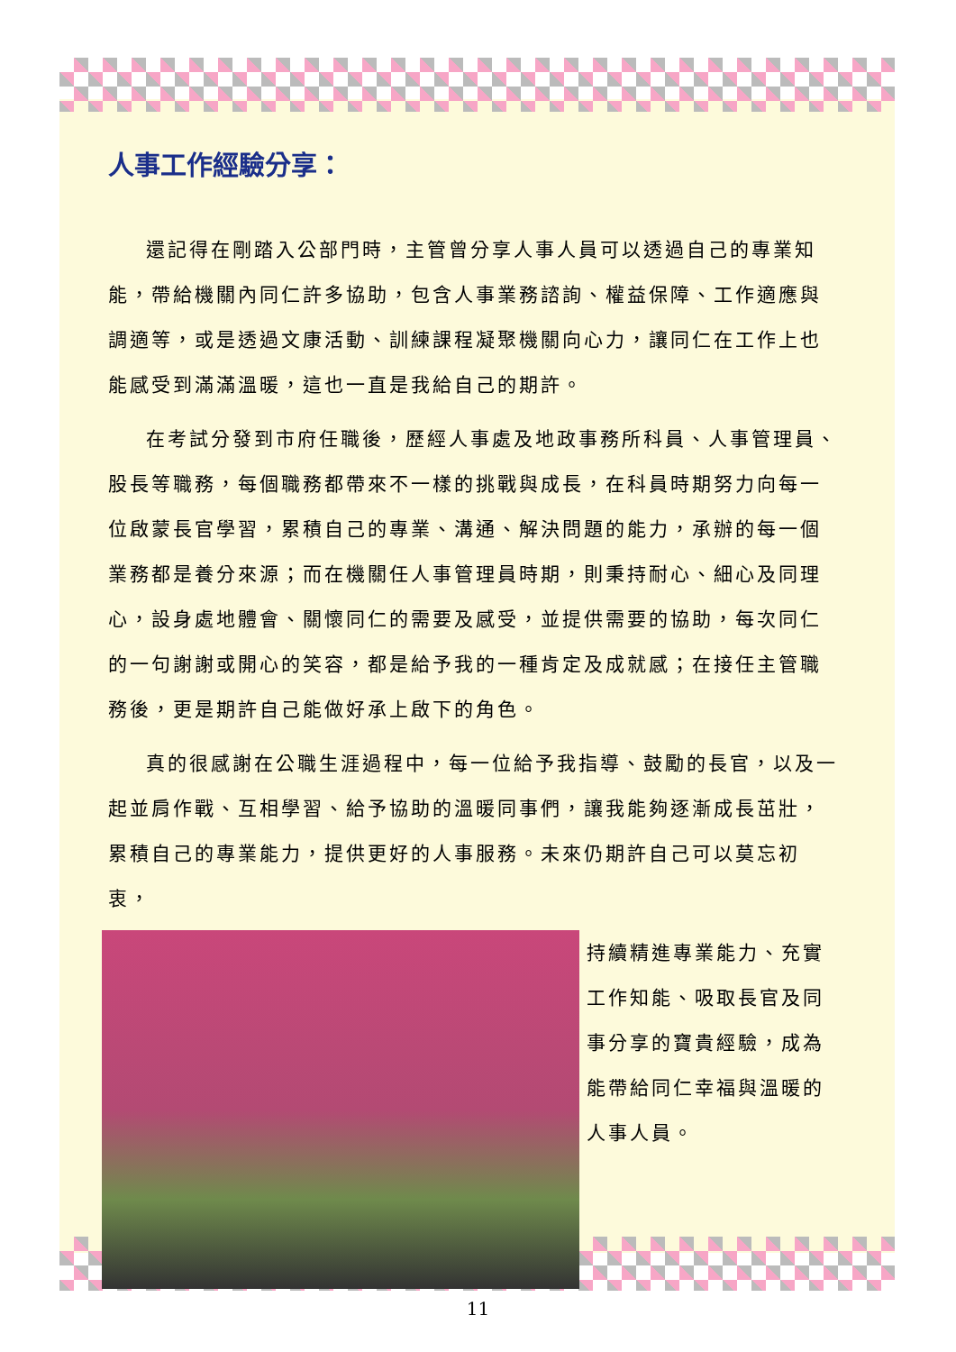人事工作經驗分享：
還記得在剛踏入公部門時，主管曾分享人事人員可以透過自己的專業知能，帶給機關內同仁許多協助，包含人事業務諮詢、權益保障、工作適應與調適等，或是透過文康活動、訓練課程凝聚機關向心力，讓同仁在工作上也能感受到滿滿溫暖，這也一直是我給自己的期許。
在考試分發到市府任職後，歷經人事處及地政事務所科員、人事管理員、股長等職務，每個職務都帶來不一樣的挑戰與成長，在科員時期努力向每一位啟蒙長官學習，累積自己的專業、溝通、解決問題的能力，承辦的每一個業務都是養分來源；而在機關任人事管理員時期，則秉持耐心、細心及同理心，設身處地體會、關懷同仁的需要及感受，並提供需要的協助，每次同仁的一句謝謝或開心的笑容，都是給予我的一種肯定及成就感；在接任主管職務後，更是期許自己能做好承上啟下的角色。
真的很感謝在公職生涯過程中，每一位給予我指導、鼓勵的長官，以及一起並肩作戰、互相學習、給予協助的溫暖同事們，讓我能夠逐漸成長茁壯，累積自己的專業能力，提供更好的人事服務。未來仍期許自己可以莫忘初衷，
持續精進專業能力、充實工作知能、吸取長官及同事分享的寶貴經驗，成為能帶給同仁幸福與溫暖的人事人員。
11